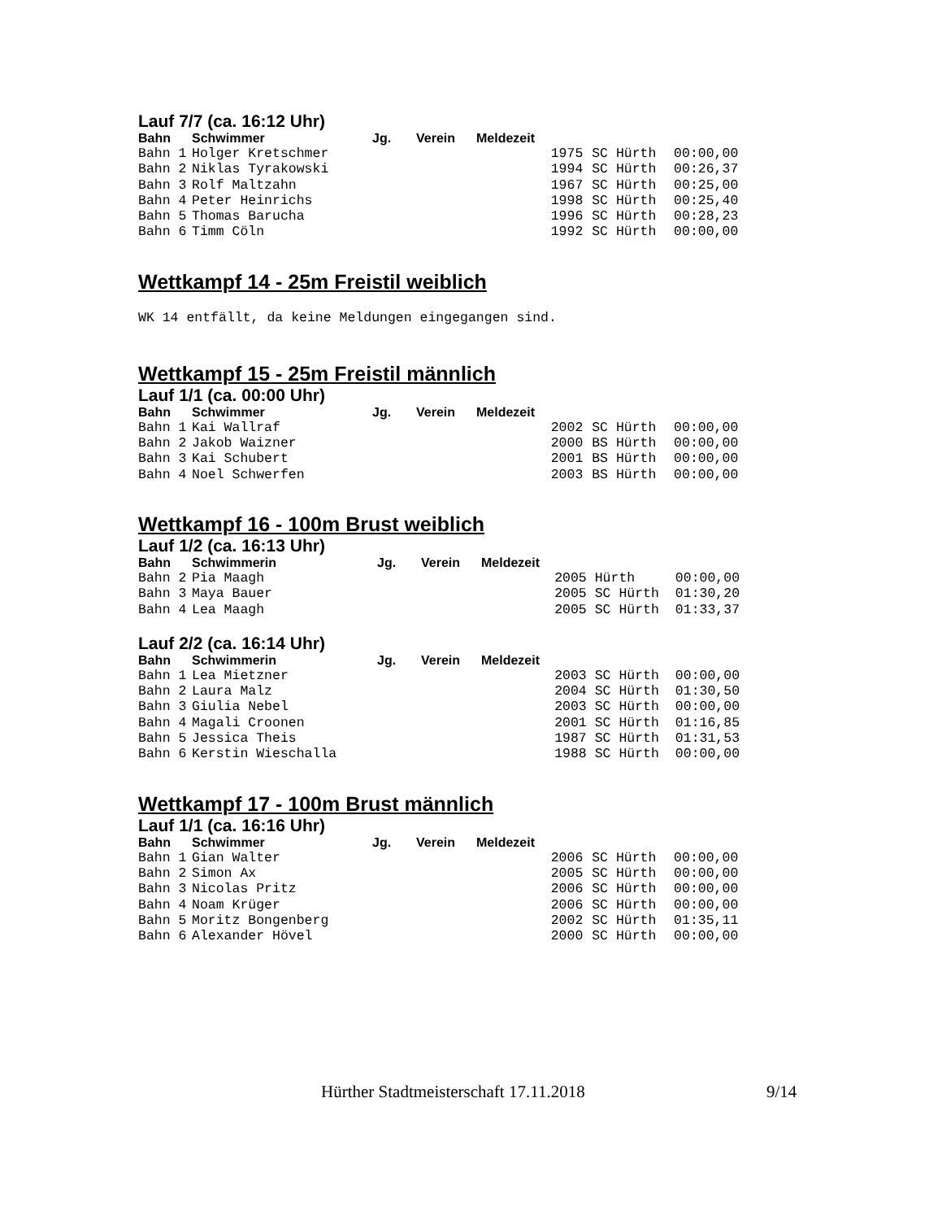Lauf 7/7 (ca. 16:12 Uhr)
| Bahn | Schwimmer | Jg. | Verein | Meldezeit | | | |
| --- | --- | --- | --- | --- | --- | --- | --- |
| Bahn 1 | Holger Kretschmer | | | | 1975 | SC Hürth | 00:00,00 |
| Bahn 2 | Niklas Tyrakowski | | | | 1994 | SC Hürth | 00:26,37 |
| Bahn 3 | Rolf Maltzahn | | | | 1967 | SC Hürth | 00:25,00 |
| Bahn 4 | Peter Heinrichs | | | | 1998 | SC Hürth | 00:25,40 |
| Bahn 5 | Thomas Barucha | | | | 1996 | SC Hürth | 00:28,23 |
| Bahn 6 | Timm Cöln | | | | 1992 | SC Hürth | 00:00,00 |
Wettkampf 14 - 25m Freistil weiblich
WK 14 entfällt, da keine Meldungen eingegangen sind.
Wettkampf 15 - 25m Freistil männlich
Lauf 1/1 (ca. 00:00 Uhr)
| Bahn | Schwimmer | Jg. | Verein | Meldezeit | | | |
| --- | --- | --- | --- | --- | --- | --- | --- |
| Bahn 1 | Kai Wallraf | | | | 2002 | SC Hürth | 00:00,00 |
| Bahn 2 | Jakob Waizner | | | | 2000 | BS Hürth | 00:00,00 |
| Bahn 3 | Kai Schubert | | | | 2001 | BS Hürth | 00:00,00 |
| Bahn 4 | Noel Schwerfen | | | | 2003 | BS Hürth | 00:00,00 |
Wettkampf 16 - 100m Brust weiblich
Lauf 1/2 (ca. 16:13 Uhr)
| Bahn | Schwimmerin | Jg. | Verein | Meldezeit | | | |
| --- | --- | --- | --- | --- | --- | --- | --- |
| Bahn 2 | Pia Maagh | | | | 2005 | Hürth | 00:00,00 |
| Bahn 3 | Maya Bauer | | | | 2005 | SC Hürth | 01:30,20 |
| Bahn 4 | Lea Maagh | | | | 2005 | SC Hürth | 01:33,37 |
Lauf 2/2 (ca. 16:14 Uhr)
| Bahn | Schwimmerin | Jg. | Verein | Meldezeit | | | |
| --- | --- | --- | --- | --- | --- | --- | --- |
| Bahn 1 | Lea Mietzner | | | | 2003 | SC Hürth | 00:00,00 |
| Bahn 2 | Laura Malz | | | | 2004 | SC Hürth | 01:30,50 |
| Bahn 3 | Giulia Nebel | | | | 2003 | SC Hürth | 00:00,00 |
| Bahn 4 | Magali Croonen | | | | 2001 | SC Hürth | 01:16,85 |
| Bahn 5 | Jessica Theis | | | | 1987 | SC Hürth | 01:31,53 |
| Bahn 6 | Kerstin Wieschalla | | | | 1988 | SC Hürth | 00:00,00 |
Wettkampf 17 - 100m Brust männlich
Lauf 1/1 (ca. 16:16 Uhr)
| Bahn | Schwimmer | Jg. | Verein | Meldezeit | | | |
| --- | --- | --- | --- | --- | --- | --- | --- |
| Bahn 1 | Gian Walter | | | | 2006 | SC Hürth | 00:00,00 |
| Bahn 2 | Simon Ax | | | | 2005 | SC Hürth | 00:00,00 |
| Bahn 3 | Nicolas Pritz | | | | 2006 | SC Hürth | 00:00,00 |
| Bahn 4 | Noam Krüger | | | | 2006 | SC Hürth | 00:00,00 |
| Bahn 5 | Moritz Bongenberg | | | | 2002 | SC Hürth | 01:35,11 |
| Bahn 6 | Alexander Hövel | | | | 2000 | SC Hürth | 00:00,00 |
Hürther Stadtmeisterschaft 17.11.2018
9/14